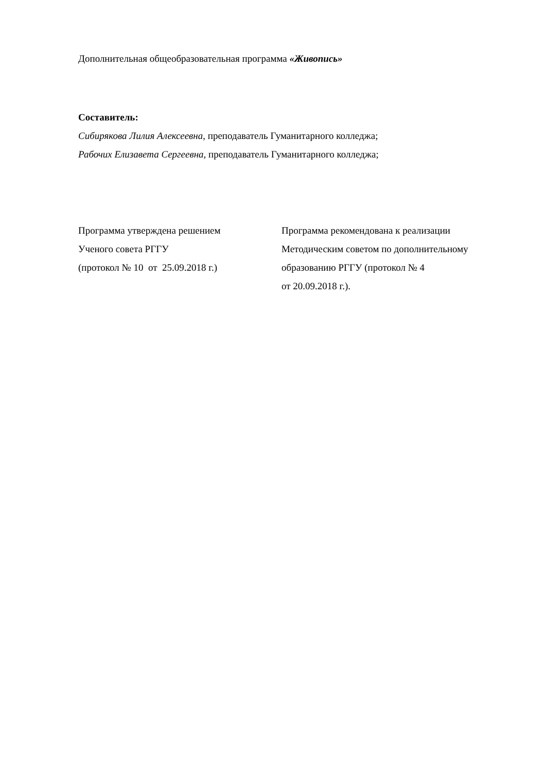Дополнительная общеобразовательная программа «Живопись»
Составитель:
Сибирякова Лилия Алексеевна, преподаватель Гуманитарного колледжа;
Рабочих Елизавета Сергеевна, преподаватель Гуманитарного колледжа;
Программа утверждена решением
Ученого совета РГГУ
(протокол № 10 от 25.09.2018 г.)
Программа рекомендована к реализации
Методическим советом по дополнительному
образованию РГГУ (протокол № 4
от 20.09.2018 г.).